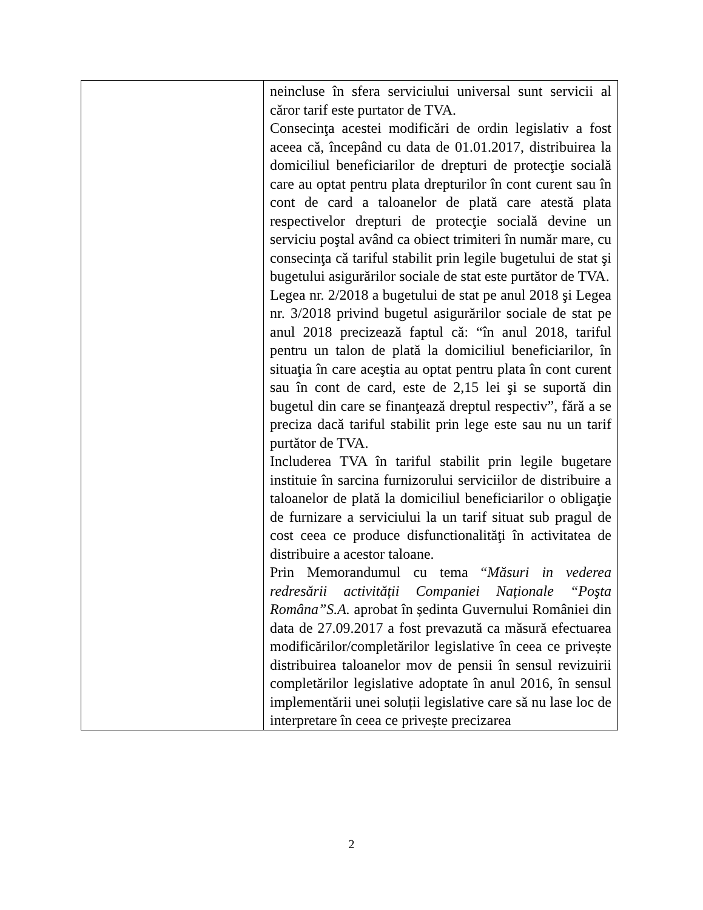| | neincluse în sfera serviciului universal sunt servicii al căror tarif este purtator de TVA. Consecinţa acestei modificări de ordin legislativ a fost aceea că, începând cu data de 01.01.2017, distribuirea la domiciliul beneficiarilor de drepturi de protecţie socială care au optat pentru plata drepturilor în cont curent sau în cont de card a taloanelor de plată care atestă plata respectivelor drepturi de protecţie socială devine un serviciu poştal având ca obiect trimiteri în număr mare, cu consecinţa că tariful stabilit prin legile bugetului de stat şi bugetului asigurărilor sociale de stat este purtător de TVA. Legea nr. 2/2018 a bugetului de stat pe anul 2018 şi Legea nr. 3/2018 privind bugetul asigurărilor sociale de stat pe anul 2018 precizează faptul că: “în anul 2018, tariful pentru un talon de plată la domiciliul beneficiarilor, în situaţia în care aceştia au optat pentru plata în cont curent sau în cont de card, este de 2,15 lei şi se suportă din bugetul din care se finanţează dreptul respectiv”, fără a se preciza dacă tariful stabilit prin lege este sau nu un tarif purtător de TVA. Includerea TVA în tariful stabilit prin legile bugetare instituie în sarcina furnizorului serviciilor de distribuire a taloanelor de plată la domiciliul beneficiarilor o obligaţie de furnizare a serviciului la un tarif situat sub pragul de cost ceea ce produce disfunctionalităţi în activitatea de distribuire a acestor taloane. Prin Memorandumul cu tema “ Măsuri in vederea redresării activității Companiei Naționale “Poşta Româna”S.A. aprobat în ședinta Guvernului României din data de 27.09.2017 a fost prevazută ca măsură efectuarea modificărilor/completărilor legislative în ceea ce privește distribuirea taloanelor mov de pensii în sensul revizuirii completărilor legislative adoptate în anul 2016, în sensul implementării unei soluții legislative care să nu lase loc de interpretare în ceea ce privește precizarea |
2